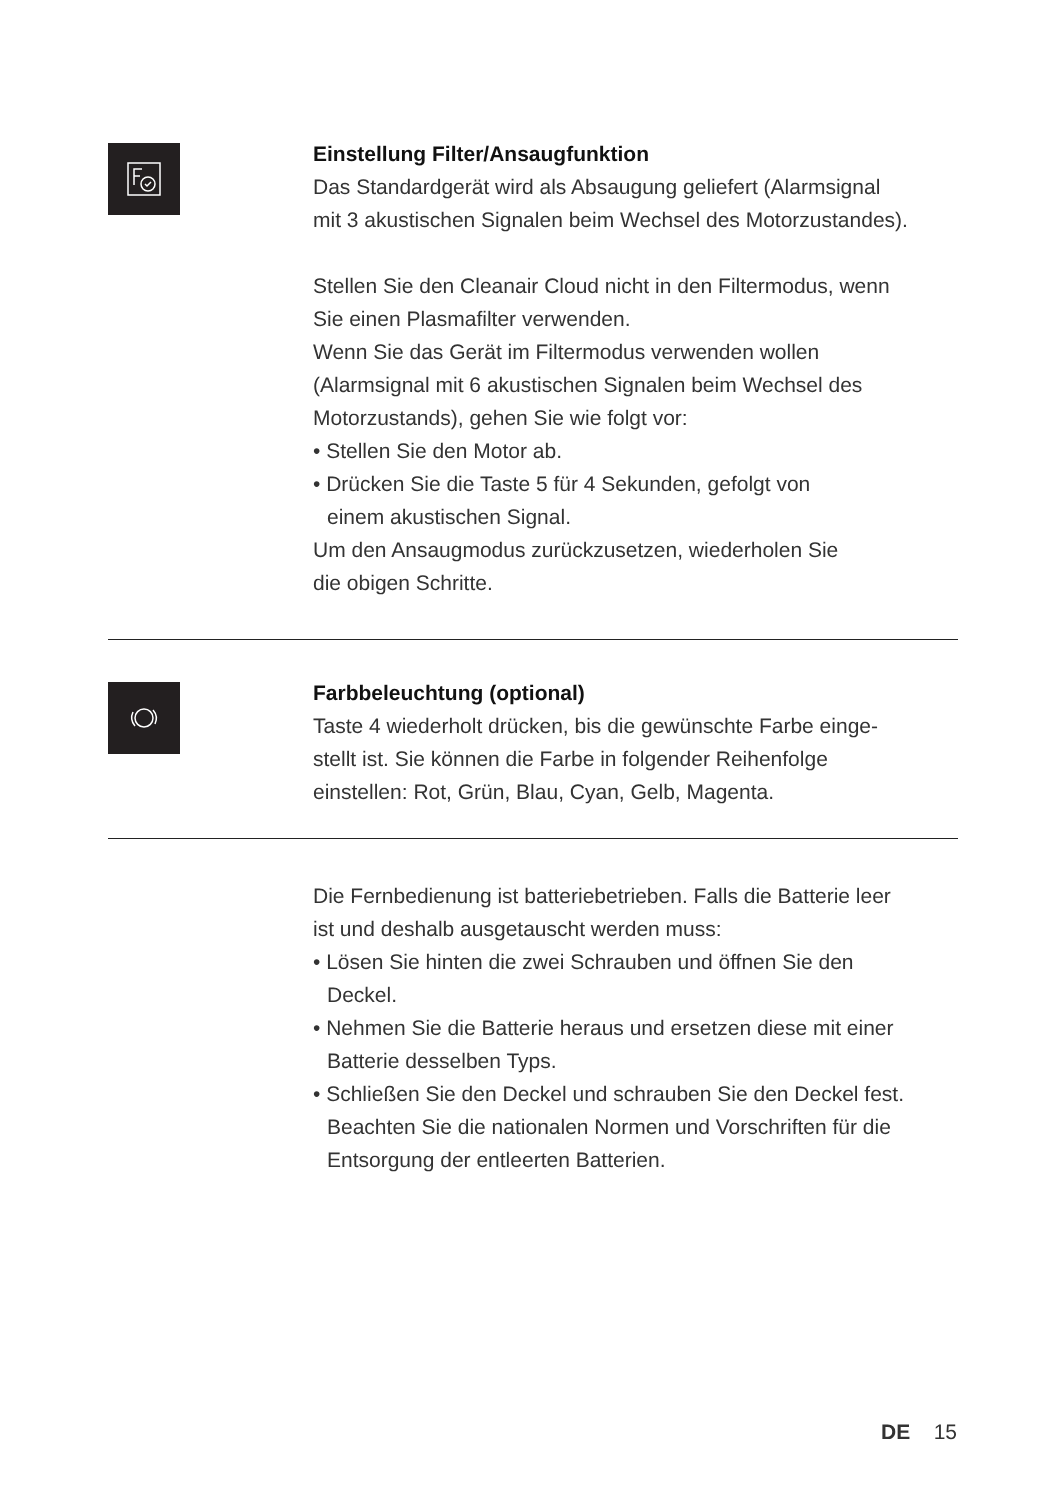Einstellung Filter/Ansaugfunktion
Das Standardgerät wird als Absaugung geliefert (Alarmsignal
mit 3 akustischen Signalen beim Wechsel des Motorzustandes).
Stellen Sie den Cleanair Cloud nicht in den Filtermodus, wenn
Sie einen Plasmafilter verwenden.
Wenn Sie das Gerät im Filtermodus verwenden wollen
(Alarmsignal mit 6 akustischen Signalen beim Wechsel des
Motorzustands), gehen Sie wie folgt vor:
• Stellen Sie den Motor ab.
• Drücken Sie die Taste 5 für 4 Sekunden, gefolgt von
einem akustischen Signal.
Um den Ansaugmodus zurückzusetzen, wiederholen Sie
die obigen Schritte.
Farbbeleuchtung (optional)
Taste 4 wiederholt drücken, bis die gewünschte Farbe einge-
stellt ist. Sie können die Farbe in folgender Reihenfolge
einstellen: Rot, Grün, Blau, Cyan, Gelb, Magenta.
Die Fernbedienung ist batteriebetrieben. Falls die Batterie leer
ist und deshalb ausgetauscht werden muss:
• Lösen Sie hinten die zwei Schrauben und öffnen Sie den
Deckel.
• Nehmen Sie die Batterie heraus und ersetzen diese mit einer
Batterie desselben Typs.
• Schließen Sie den Deckel und schrauben Sie den Deckel fest.
Beachten Sie die nationalen Normen und Vorschriften für die
Entsorgung der entleerten Batterien.
DE 15